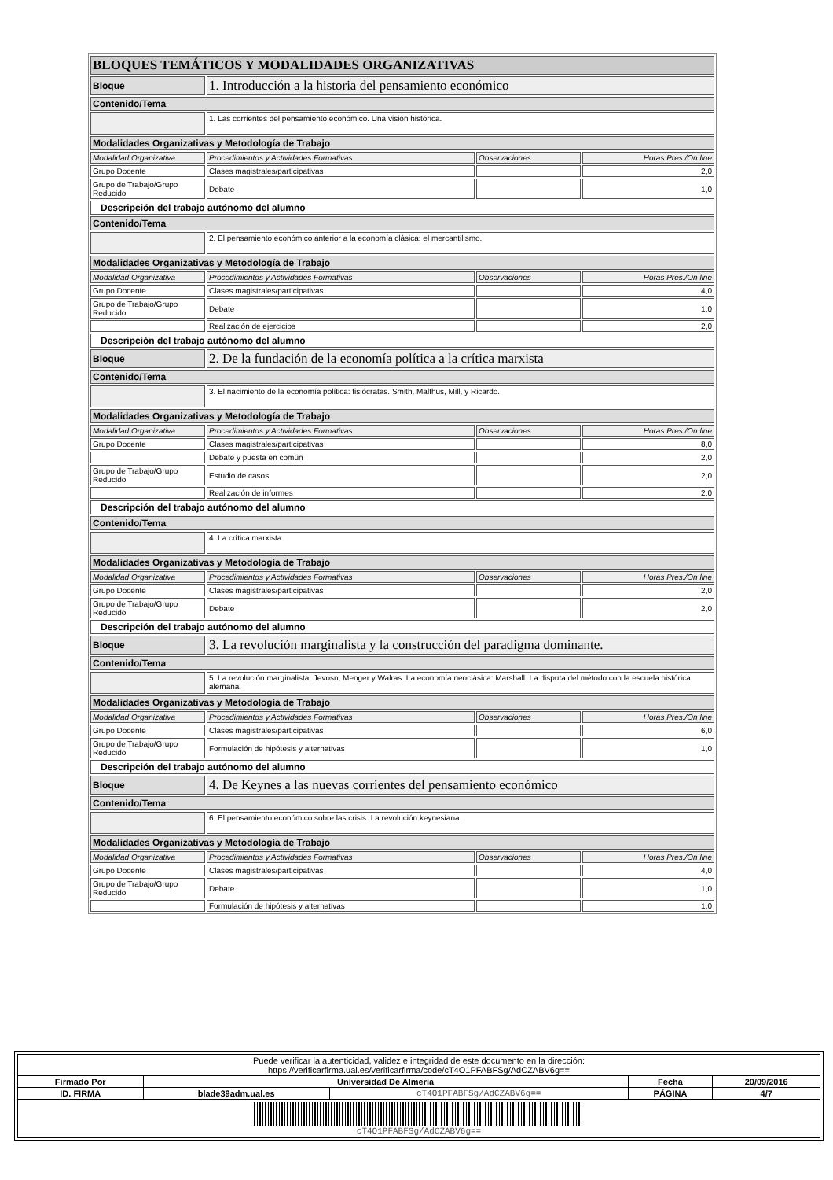| BLOQUES TEMÁTICOS Y MODALIDADES ORGANIZATIVAS | | | |
| Bloque | 1. Introducción a la historia del pensamiento económico | | |
| Contenido/Tema | | | |
| | 1. Las corrientes del pensamiento económico. Una visión histórica. | | |
| Modalidades Organizativas y Metodología de Trabajo | | | |
| Modalidad Organizativa | Procedimientos y Actividades Formativas | Observaciones | Horas Pres./On line |
| Grupo Docente | Clases magistrales/participativas | | 2,0 |
| Grupo de Trabajo/Grupo Reducido | Debate | | 1,0 |
| Descripción del trabajo autónomo del alumno | | | |
| Contenido/Tema | | | |
| | 2. El pensamiento económico anterior a la economía clásica: el mercantilismo. | | |
| Modalidades Organizativas y Metodología de Trabajo | | | |
| Modalidad Organizativa | Procedimientos y Actividades Formativas | Observaciones | Horas Pres./On line |
| Grupo Docente | Clases magistrales/participativas | | 4,0 |
| Grupo de Trabajo/Grupo Reducido | Debate | | 1,0 |
| | Realización de ejercicios | | 2,0 |
| Descripción del trabajo autónomo del alumno | | | |
| Bloque | 2. De la fundación de la economía política a la crítica marxista | | |
| Contenido/Tema | | | |
| | 3. El nacimiento de la economía política: fisiócratas. Smith, Malthus, Mill, y Ricardo. | | |
| Modalidades Organizativas y Metodología de Trabajo | | | |
| Modalidad Organizativa | Procedimientos y Actividades Formativas | Observaciones | Horas Pres./On line |
| Grupo Docente | Clases magistrales/participativas | | 8,0 |
| | Debate y puesta en común | | 2,0 |
| Grupo de Trabajo/Grupo Reducido | Estudio de casos | | 2,0 |
| | Realización de informes | | 2,0 |
| Descripción del trabajo autónomo del alumno | | | |
| Contenido/Tema | | | |
| | 4. La crítica marxista. | | |
| Modalidades Organizativas y Metodología de Trabajo | | | |
| Modalidad Organizativa | Procedimientos y Actividades Formativas | Observaciones | Horas Pres./On line |
| Grupo Docente | Clases magistrales/participativas | | 2,0 |
| Grupo de Trabajo/Grupo Reducido | Debate | | 2,0 |
| Descripción del trabajo autónomo del alumno | | | |
| Bloque | 3. La revolución marginalista y la construcción del paradigma dominante. | | |
| Contenido/Tema | | | |
| | 5. La revolución marginalista. Jevosn, Menger y Walras. La economía neoclásica: Marshall. La disputa del método con la escuela histórica alemana. | | |
| Modalidades Organizativas y Metodología de Trabajo | | | |
| Modalidad Organizativa | Procedimientos y Actividades Formativas | Observaciones | Horas Pres./On line |
| Grupo Docente | Clases magistrales/participativas | | 6,0 |
| Grupo de Trabajo/Grupo Reducido | Formulación de hipótesis y alternativas | | 1,0 |
| Descripción del trabajo autónomo del alumno | | | |
| Bloque | 4. De Keynes a las nuevas corrientes del pensamiento económico | | |
| Contenido/Tema | | | |
| | 6. El pensamiento económico sobre las crisis. La revolución keynesiana. | | |
| Modalidades Organizativas y Metodología de Trabajo | | | |
| Modalidad Organizativa | Procedimientos y Actividades Formativas | Observaciones | Horas Pres./On line |
| Grupo Docente | Clases magistrales/participativas | | 4,0 |
| Grupo de Trabajo/Grupo Reducido | Debate | | 1,0 |
| | Formulación de hipótesis y alternativas | | 1,0 |
| Puede verificar la autenticidad, validez e integridad de este documento en la dirección: https://verificarfirma.ual.es/verificarfirma/code/cT4O1PFABFSg/AdCZABV6g== | | | | |
| Firmado Por | Universidad De Almeria | | Fecha | 20/09/2016 |
| ID. FIRMA | blade39adm.ual.es | cT4O1PFABFSg/AdCZABV6g== | PÁGINA | 4/7 |
| cT4O1PFABFSg/AdCZABV6g== | | | | |